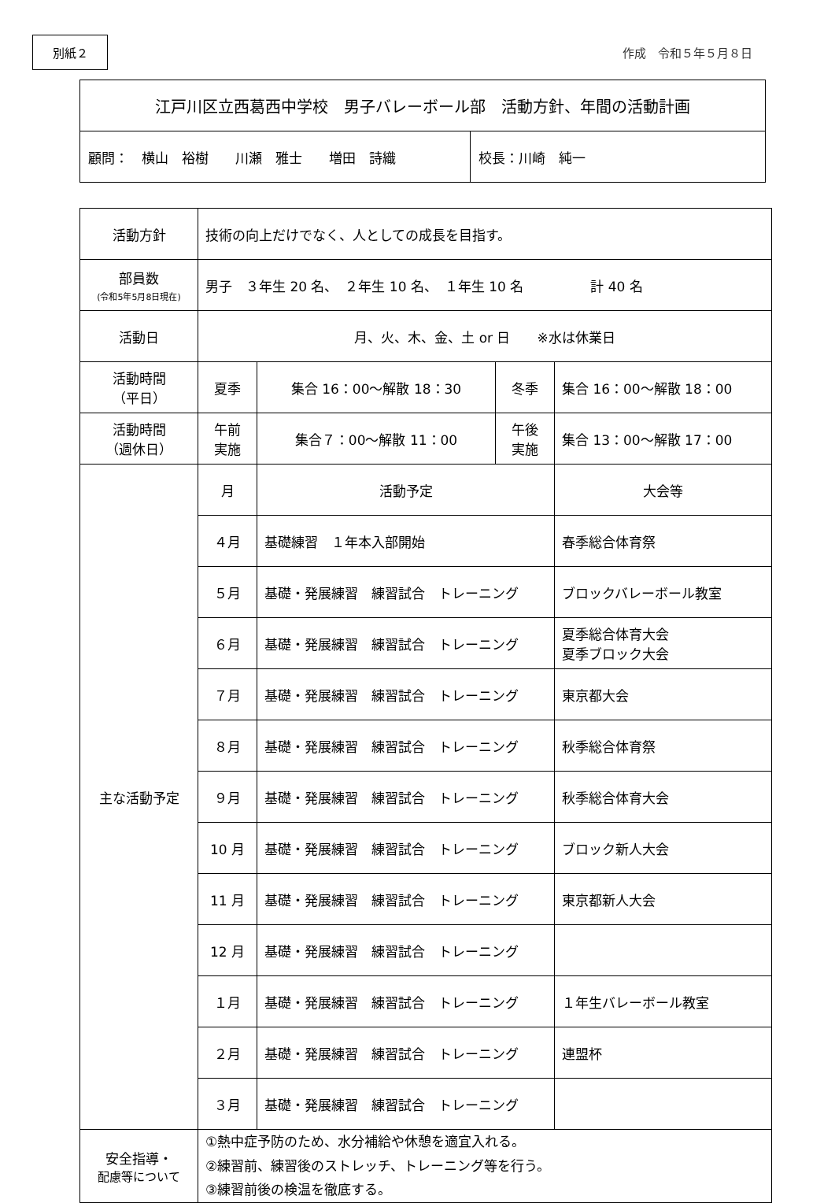別紙２
作成　令和５年５月８日
| 江戸川区立西葛西中学校 男子バレーボール部 活動方針、年間の活動計画 | |
| 顧問： 横山 裕樹 川瀬 雅士 増田 詩織 | 校長：川崎 純一 |
| 活動方針 | 技術の向上だけでなく、人としての成長を目指す。 | | | |
| 部員数 (令和5年5月8日現在) | 男子 ３年生 20 名、 ２年生 10 名、 １年生 10 名 計 40 名 | | | |
| 活動日 | 月、火、木、金、土 or 日 ※水は休業日 | | | |
| 活動時間 （平日） | 夏季 | 集合 16：00～解散 18：30 | 冬季 | 集合 16：00～解散 18：00 |
| 活動時間 （週休日） | 午前 実施 | 集合７：00～解散 11：00 | 午後 実施 | 集合 13：00～解散 17：00 |
| 主な活動予定 | 月 | 活動予定 | | 大会等 |
| | ４月 | 基礎練習 １年本入部開始 | | 春季総合体育祭 |
| | ５月 | 基礎・発展練習 練習試合 トレーニング | | ブロックバレーボール教室 |
| | ６月 | 基礎・発展練習 練習試合 トレーニング | | 夏季総合体育大会 夏季ブロック大会 |
| | ７月 | 基礎・発展練習 練習試合 トレーニング | | 東京都大会 |
| | ８月 | 基礎・発展練習 練習試合 トレーニング | | 秋季総合体育祭 |
| | ９月 | 基礎・発展練習 練習試合 トレーニング | | 秋季総合体育大会 |
| | 10 月 | 基礎・発展練習 練習試合 トレーニング | | ブロック新人大会 |
| | 11 月 | 基礎・発展練習 練習試合 トレーニング | | 東京都新人大会 |
| | 12 月 | 基礎・発展練習 練習試合 トレーニング | | |
| | １月 | 基礎・発展練習 練習試合 トレーニング | | １年生バレーボール教室 |
| | ２月 | 基礎・発展練習 練習試合 トレーニング | | 連盟杯 |
| | ３月 | 基礎・発展練習 練習試合 トレーニング | | |
| 安全指導・ 配慮等について | ①熱中症予防のため、水分補給や休憩を適宜入れる。 ②練習前、練習後のストレッチ、トレーニング等を行う。 ③練習前後の検温を徹底する。 | | | |